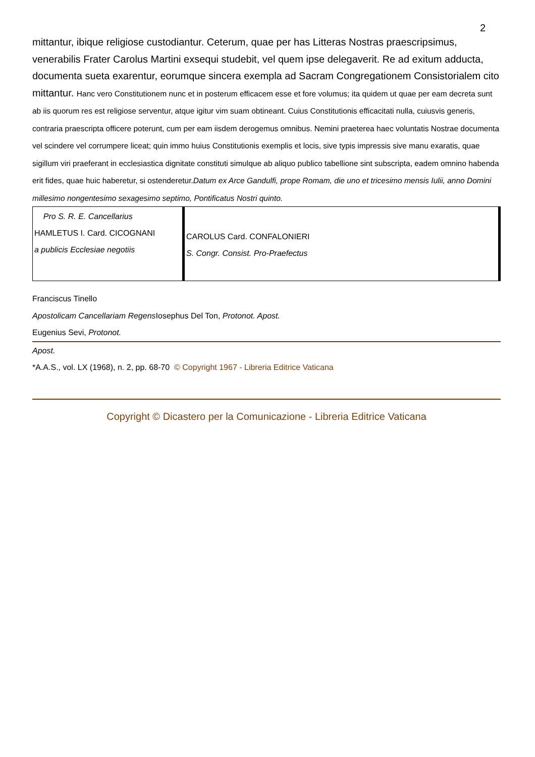2
mittantur, ibique religiose custodiantur. Ceterum, quae per has Litteras Nostras praescripsimus, venerabilis Frater Carolus Martini exsequi studebit, vel quem ipse delegaverit. Re ad exitum adducta, documenta sueta exarentur, eorumque sincera exempla ad Sacram Congregationem Consistorialem cito mittantur. Hanc vero Constitutionem nunc et in posterum efficacem esse et fore volumus; ita quidem ut quae per eam decreta sunt ab iis quorum res est religiose serventur, atque igitur vim suam obtineant. Cuius Constitutionis efficacitati nulla, cuiusvis generis, contraria praescripta officere poterunt, cum per eam iisdem derogemus omnibus. Nemini praeterea haec voluntatis Nostrae documenta vel scindere vel corrumpere liceat; quin immo huius Constitutionis exemplis et locis, sive typis impressis sive manu exaratis, quae sigillum viri praeferant in ecclesiastica dignitate constituti simulque ab aliquo publico tabellione sint subscripta, eadem omnino habenda erit fides, quae huic haberetur, si ostenderetur.Datum ex Arce Gandulfi, prope Romam, die uno et tricesimo mensis Iulii, anno Domini millesimo nongentesimo sexagesimo septimo, Pontificatus Nostri quinto.
| Pro S. R. E. Cancellarius HAMLETUS I. Card. CICOGNANI a publicis Ecclesiae negotiis | CAROLUS Card. CONFALONIERI S. Congr. Consist. Pro-Praefectus |
Franciscus Tinello
Apostolicam Cancellariam Regens Iosephus Del Ton, Protonot. Apost.
Eugenius Sevi, Protonot.
Apost.
*A.A.S., vol. LX (1968), n. 2, pp. 68-70 © Copyright 1967 - Libreria Editrice Vaticana
Copyright © Dicastero per la Comunicazione - Libreria Editrice Vaticana